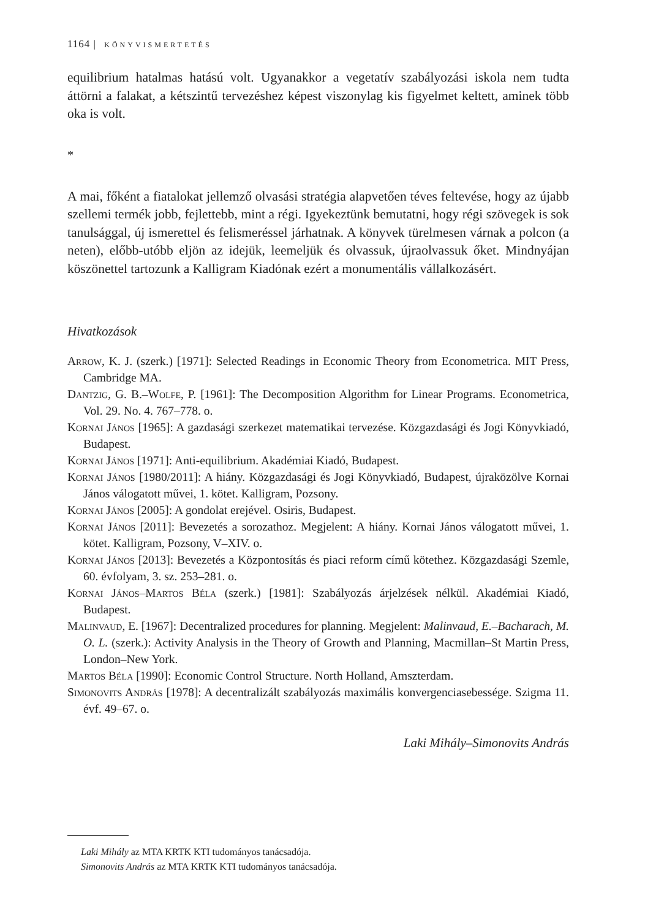1164 | KÖNYVISMERTETÉS
equilibrium hatalmas hatású volt. Ugyanakkor a vegetatív szabályozási iskola nem tudta áttörni a falakat, a kétszintű tervezéshez képest viszonylag kis figyelmet keltett, aminek több oka is volt.
*
A mai, főként a fiatalokat jellemző olvasási stratégia alapvetően téves feltevése, hogy az újabb szellemi termék jobb, fejlettebb, mint a régi. Igyekeztünk bemutatni, hogy régi szövegek is sok tanulsággal, új ismerettel és felismeréssel járhatnak. A könyvek türelmesen várnak a polcon (a neten), előbb-utóbb eljön az idejük, leemeljük és olvassuk, újraolvassuk őket. Mindnyájan köszönettel tartozunk a Kalligram Kiadónak ezért a monumentális vállalkozásért.
Hivatkozások
Arrow, K. J. (szerk.) [1971]: Selected Readings in Economic Theory from Econometrica. MIT Press, Cambridge MA.
Dantzig, G. B.–Wolfe, P. [1961]: The Decomposition Algorithm for Linear Programs. Econometrica, Vol. 29. No. 4. 767–778. o.
Kornai János [1965]: A gazdasági szerkezet matematikai tervezése. Közgazdasági és Jogi Könyvkiadó, Budapest.
Kornai János [1971]: Anti-equilibrium. Akadémiai Kiadó, Budapest.
Kornai János [1980/2011]: A hiány. Közgazdasági és Jogi Könyvkiadó, Budapest, újraközölve Kornai János válogatott művei, 1. kötet. Kalligram, Pozsony.
Kornai János [2005]: A gondolat erejével. Osiris, Budapest.
Kornai János [2011]: Bevezetés a sorozathoz. Megjelent: A hiány. Kornai János válogatott művei, 1. kötet. Kalligram, Pozsony, V–XIV. o.
Kornai János [2013]: Bevezetés a Központosítás és piaci reform című kötethez. Közgazdasági Szemle, 60. évfolyam, 3. sz. 253–281. o.
Kornai János–Martos Béla (szerk.) [1981]: Szabályozás árjelzések nélkül. Akadémiai Kiadó, Budapest.
Malinvaud, E. [1967]: Decentralized procedures for planning. Megjelent: Malinvaud, E.–Bacharach, M. O. L. (szerk.): Activity Analysis in the Theory of Growth and Planning, Macmillan–St Martin Press, London–New York.
Martos Béla [1990]: Economic Control Structure. North Holland, Amszterdam.
Simonovits András [1978]: A decentralizált szabályozás maximális konvergenciasebessége. Szigma 11. évf. 49–67. o.
Laki Mihály–Simonovits András
Laki Mihály az MTA KRTK KTI tudományos tanácsadója.
Simonovits András az MTA KRTK KTI tudományos tanácsadója.